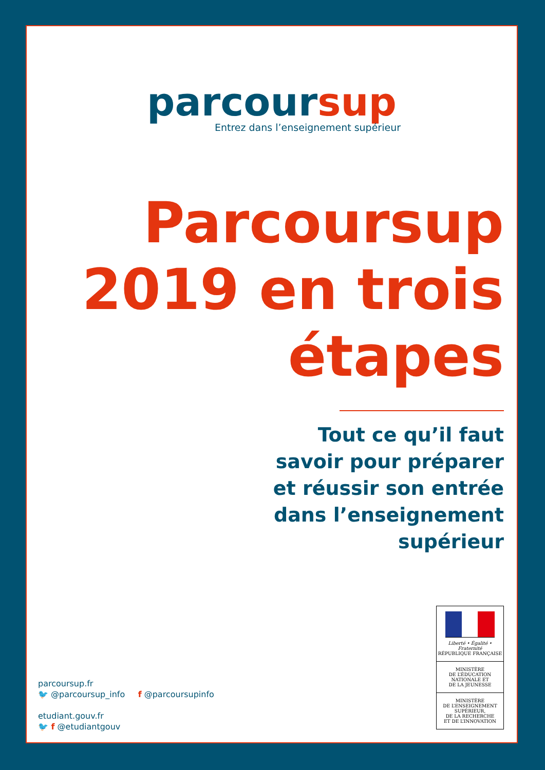parcoursup
Entrez dans l’enseignement supérieur
Parcoursup
2019 en trois
étapes
Tout ce qu’il faut
savoir pour préparer
et réussir son entrée
dans l’enseignement
supérieur
parcoursup.fr
🐦 @parcoursup_info f @parcoursupinfo
etudiant.gouv.fr
🐦 f @etudiantgouv
Liberté • Égalité • Fraternité
RÉPUBLIQUE FRANÇAISE
MINISTÈRE
DE L’ÉDUCATION
NATIONALE ET
DE LA JEUNESSE
MINISTÈRE
DE L’ENSEIGNEMENT
SUPÉRIEUR,
DE LA RECHERCHE
ET DE L’INNOVATION